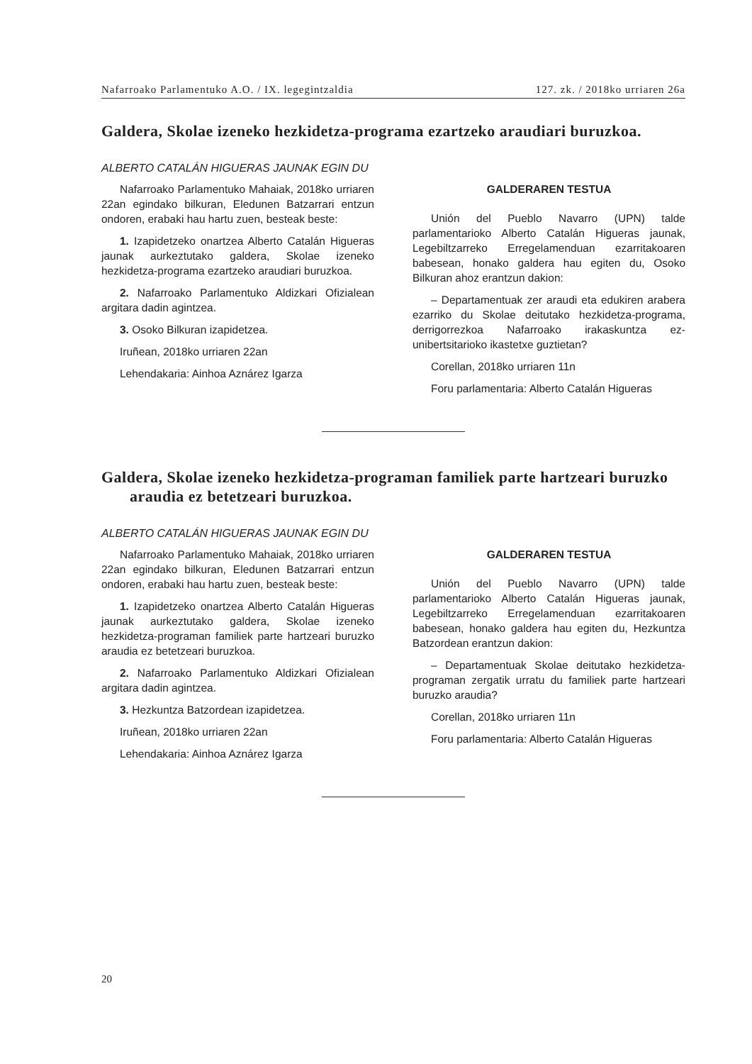Nafarroako Parlamentuko A.O. / IX. legegintzaldia 127. zk. / 2018ko urriaren 26a
Galdera, Skolae izeneko hezkidetza-programa ezartzeko araudiari buruzkoa.
ALBERTO CATALÁN HIGUERAS JAUNAK EGIN DU
Nafarroako Parlamentuko Mahaiak, 2018ko urriaren 22an egindako bilkuran, Eledunen Batzarrari entzun ondoren, erabaki hau hartu zuen, besteak beste:
1. Izapidetzeko onartzea Alberto Catalán Higueras jaunak aurkeztutako galdera, Skolae izeneko hezkidetza-programa ezartzeko araudiari buruzkoa.
2. Nafarroako Parlamentuko Aldizkari Ofizialean argitara dadin agintzea.
3. Osoko Bilkuran izapidetzea.
Iruñean, 2018ko urriaren 22an
Lehendakaria: Ainhoa Aznárez Igarza
GALDERAREN TESTUA
Unión del Pueblo Navarro (UPN) talde parlamentarioko Alberto Catalán Higueras jaunak, Legebiltzarreko Erregelamenduan ezarritakoaren babesean, honako galdera hau egiten du, Osoko Bilkuran ahoz erantzun dakion:
– Departamentuak zer araudi eta edukiren arabera ezarriko du Skolae deitutako hezkidetza-programa, derrigorrezkoa Nafarroako irakaskuntza ez-unibertsitarioko ikastetxe guztietan?
Corellan, 2018ko urriaren 11n
Foru parlamentaria: Alberto Catalán Higueras
Galdera, Skolae izeneko hezkidetza-programan familiek parte hartzeari buruzko araudia ez betetzeari buruzkoa.
ALBERTO CATALÁN HIGUERAS JAUNAK EGIN DU
Nafarroako Parlamentuko Mahaiak, 2018ko urriaren 22an egindako bilkuran, Eledunen Batzarrari entzun ondoren, erabaki hau hartu zuen, besteak beste:
1. Izapidetzeko onartzea Alberto Catalán Higueras jaunak aurkeztutako galdera, Skolae izeneko hezkidetza-programan familiek parte hartzeari buruzko araudia ez betetzeari buruzkoa.
2. Nafarroako Parlamentuko Aldizkari Ofizialean argitara dadin agintzea.
3. Hezkuntza Batzordean izapidetzea.
Iruñean, 2018ko urriaren 22an
Lehendakaria: Ainhoa Aznárez Igarza
GALDERAREN TESTUA
Unión del Pueblo Navarro (UPN) talde parlamentarioko Alberto Catalán Higueras jaunak, Legebiltzarreko Erregelamenduan ezarritakoaren babesean, honako galdera hau egiten du, Hezkuntza Batzordean erantzun dakion:
– Departamentuak Skolae deitutako hezkidetza-programan zergatik urratu du familiek parte hartzeari buruzko araudia?
Corellan, 2018ko urriaren 11n
Foru parlamentaria: Alberto Catalán Higueras
20